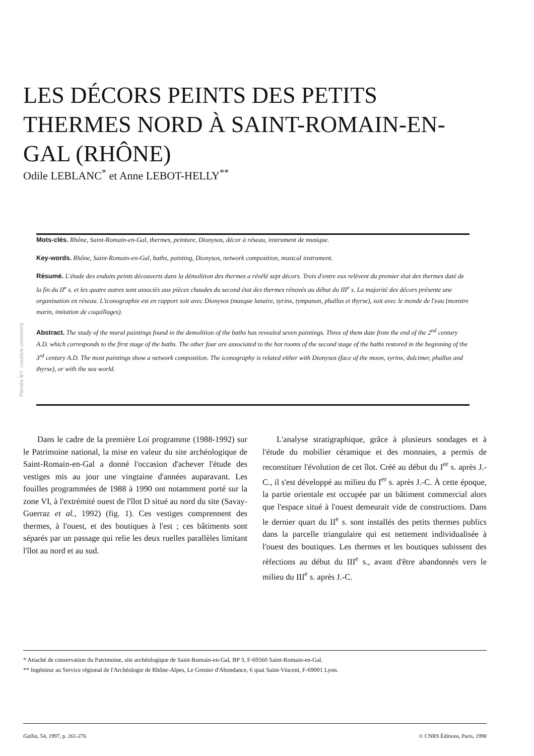Persée BY: creative commons
LES DÉCORS PEINTS DES PETITS THERMES NORD À SAINT-ROMAIN-EN-GAL (RHÔNE)
Odile LEBLANC<sup>*</sup> et Anne LEBOT-HELLY<sup>**</sup>
Mots-clés. Rhône, Saint-Romain-en-Gal, thermes, peinture, Dionysos, décor à réseau, instrument de musique.
Key-words. Rhône, Saint-Romain-en-Gal, baths, painting, Dionysos, network composition, musical instrument.
Résumé. L'étude des enduits peints découverts dans la démolition des thermes a révélé sept décors. Trois d'entre eux relèvent du premier état des thermes daté de la fin du II<sup>e</sup> s. et les quatre autres sont associés aux pièces chaudes du second état des thermes rénovés au début du III<sup>e</sup> s. La majorité des décors présente une organisation en réseau. L'iconographie est en rapport soit avec Dionysos (masque lunaire, syrinx, tympanon, phallus et thyrse), soit avec le monde de l'eau (monstre marin, imitation de coquillages).
Abstract. The study of the mural paintings found in the demolition of the baths has revealed seven paintings. Three of them date from the end of the 2<sup>nd</sup> century A.D. which corresponds to the first stage of the baths. The other four are associated to the hot rooms of the second stage of the baths restored in the beginning of the 3<sup>rd</sup> century A.D. The most paintings show a network composition. The iconography is related either with Dionysos (face of the moon, syrinx, dulcimer, phallus and thyrse), or with the sea world.
Dans le cadre de la première Loi programme (1988-1992) sur le Patrimoine national, la mise en valeur du site archéologique de Saint-Romain-en-Gal a donné l'occasion d'achever l'étude des vestiges mis au jour une vingtaine d'années auparavant. Les fouilles programmées de 1988 à 1990 ont notamment porté sur la zone VI, à l'extrémité ouest de l'îlot D situé au nord du site (Savay-Guerraz et al., 1992) (fig. 1). Ces vestiges comprennent des thermes, à l'ouest, et des boutiques à l'est ; ces bâtiments sont séparés par un passage qui relie les deux ruelles parallèles limitant l'îlot au nord et au sud.
L'analyse stratigraphique, grâce à plusieurs sondages et à l'étude du mobilier céramique et des monnaies, a permis de reconstituer l'évolution de cet îlot. Créé au début du I<sup>er</sup> s. après J.-C., il s'est développé au milieu du I<sup>er</sup> s. après J.-C. À cette époque, la partie orientale est occupée par un bâtiment commercial alors que l'espace situé à l'ouest demeurait vide de constructions. Dans le dernier quart du II<sup>e</sup> s. sont installés des petits thermes publics dans la parcelle triangulaire qui est nettement individualisée à l'ouest des boutiques. Les thermes et les boutiques subissent des réfections au début du III<sup>e</sup> s., avant d'être abandonnés vers le milieu du III<sup>e</sup> s. après J.-C.
* Attaché de conservation du Patrimoine, site archéologique de Saint-Romain-en-Gal, BP 3, F-69560 Saint-Romain-en-Gal.
** Ingénieur au Service régional de l'Archéologie de Rhône-Alpes, Le Grenier d'Abondance, 6 quai Saint-Vincent, F-69001 Lyon.
Gallia, 54, 1997, p. 261-276 © CNRS Éditions, Paris, 1998